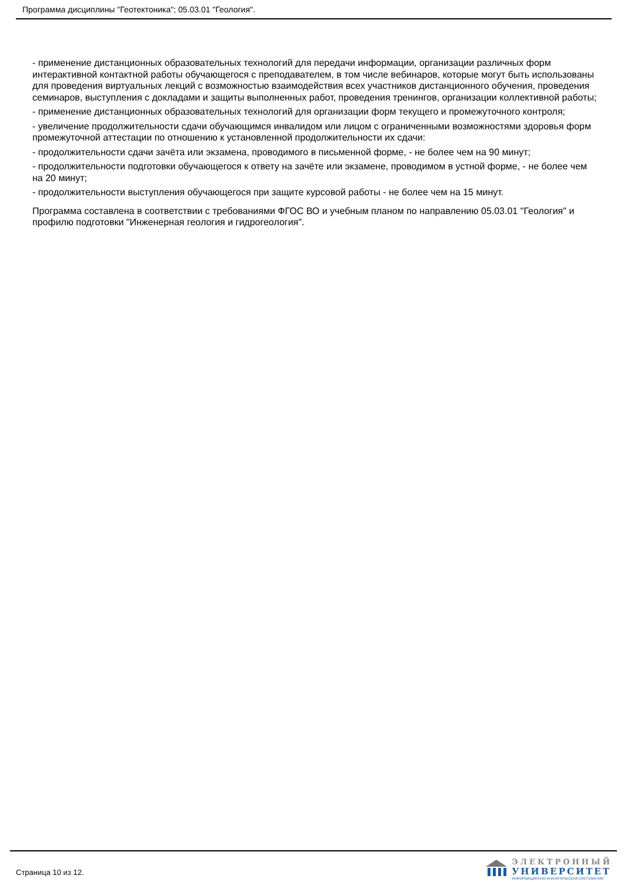Программа дисциплины "Геотектоника"; 05.03.01 "Геология".
- применение дистанционных образовательных технологий для передачи информации, организации различных форм интерактивной контактной работы обучающегося с преподавателем, в том числе вебинаров, которые могут быть использованы для проведения виртуальных лекций с возможностью взаимодействия всех участников дистанционного обучения, проведения семинаров, выступления с докладами и защиты выполненных работ, проведения тренингов, организации коллективной работы;
- применение дистанционных образовательных технологий для организации форм текущего и промежуточного контроля;
- увеличение продолжительности сдачи обучающимся инвалидом или лицом с ограниченными возможностями здоровья форм промежуточной аттестации по отношению к установленной продолжительности их сдачи:
- продолжительности сдачи зачёта или экзамена, проводимого в письменной форме, - не более чем на 90 минут;
- продолжительности подготовки обучающегося к ответу на зачёте или экзамене, проводимом в устной форме, - не более чем на 20 минут;
- продолжительности выступления обучающегося при защите курсовой работы - не более чем на 15 минут.
Программа составлена в соответствии с требованиями ФГОС ВО и учебным планом по направлению 05.03.01 "Геология" и профилю подготовки "Инженерная геология и гидрогеология".
Страница 10 из 12.
ЭЛЕКТРОННЫЙ
УНИВЕРСИТЕТ
ИНФОРМАЦИОННО-АНАЛИТИЧЕСКАЯ СИСТЕМА КФУ